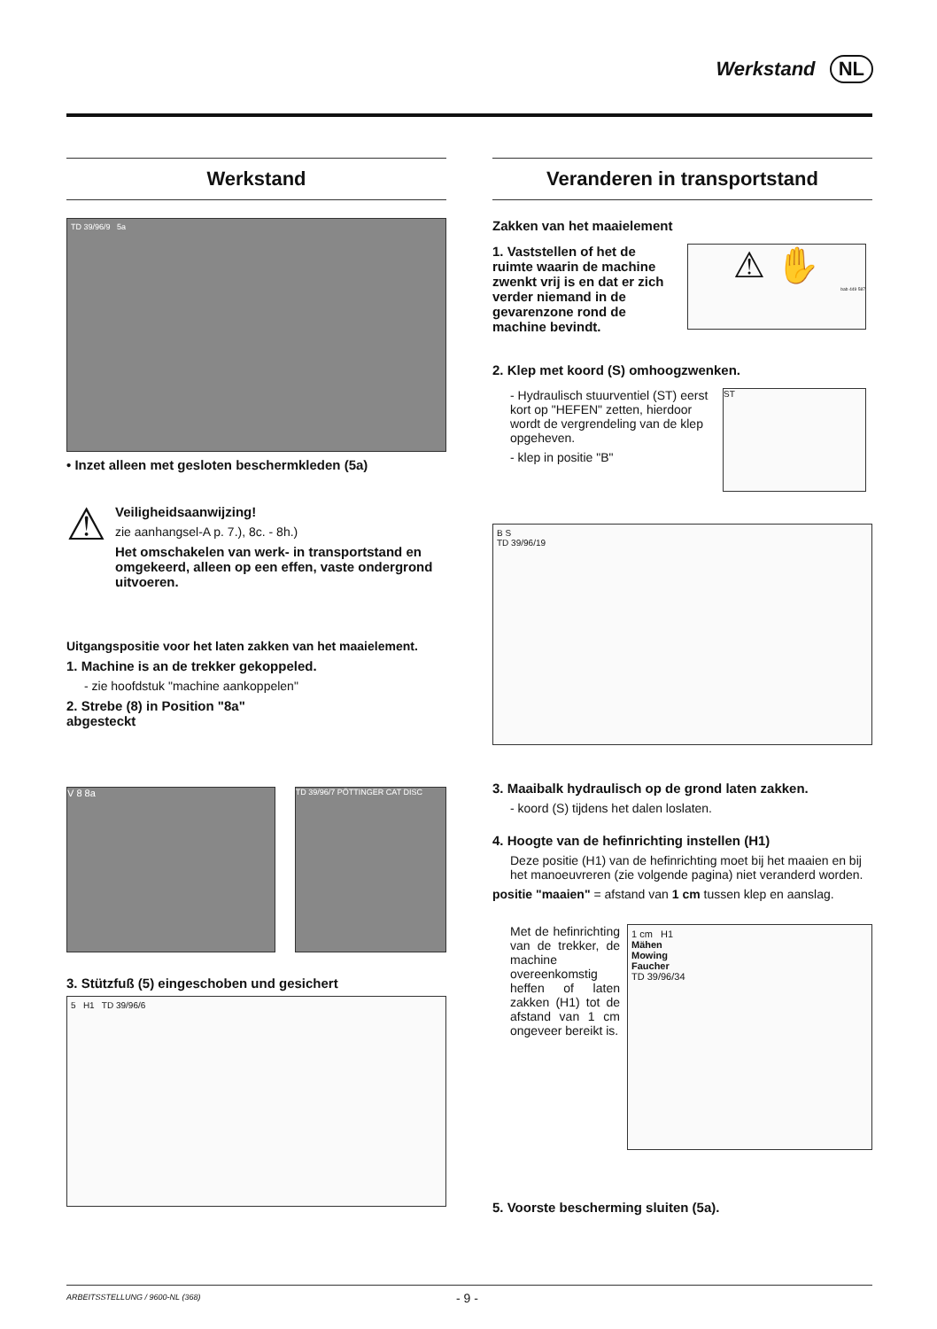Werkstand NL
Werkstand
TD 39/96/9 5a
• Inzet alleen met gesloten beschermkleden (5a)
⚠
Veiligheidsaanwijzing!
zie aanhangsel-A p. 7.), 8c. - 8h.)
Het omschakelen van werk- in transportstand en omgekeerd, alleen op een effen, vaste ondergrond uitvoeren.
Uitgangspositie voor het laten zakken van het maaielement.
1. Machine is an de trekker gekoppeled.
- zie hoofdstuk "machine aankoppelen"
2. Strebe (8) in Position "8a" abgesteckt
V 8 8a
TD 39/96/7 PÖTTINGER CAT DISC
3. Stützfuß (5) eingeschoben und gesichert
5 H1 TD 39/96/6
Veranderen in transportstand
Zakken van het maaielement
1. Vaststellen of het de ruimte waarin de machine zwenkt vrij is en dat er zich verder niemand in de gevarenzone rond de machine bevindt.
⚠ ✋
bab 449 587
2. Klep met koord (S) omhoogzwenken.
- Hydraulisch stuurventiel (ST) eerst kort op "HEFEN" zetten, hierdoor wordt de vergrendeling van de klep opgeheven.
- klep in positie "B"
ST
B S
TD 39/96/19
3. Maaibalk hydraulisch op de grond laten zakken.
- koord (S) tijdens het dalen loslaten.
4. Hoogte van de hefinrichting instellen (H1)
Deze positie (H1) van de hefinrichting moet bij het maaien en bij het manoeuvreren (zie volgende pagina) niet veranderd worden.
positie "maaien" = afstand van 1 cm tussen klep en aanslag.
Met de hefinrichting van de trekker, de machine overeenkomstig heffen of laten zakken (H1) tot de afstand van 1 cm ongeveer bereikt is.
1 cm H1
Mähen
Mowing
Faucher
TD 39/96/34
5. Voorste bescherming sluiten (5a).
ARBEITSSTELLUNG / 9600-NL (368) - 9 -